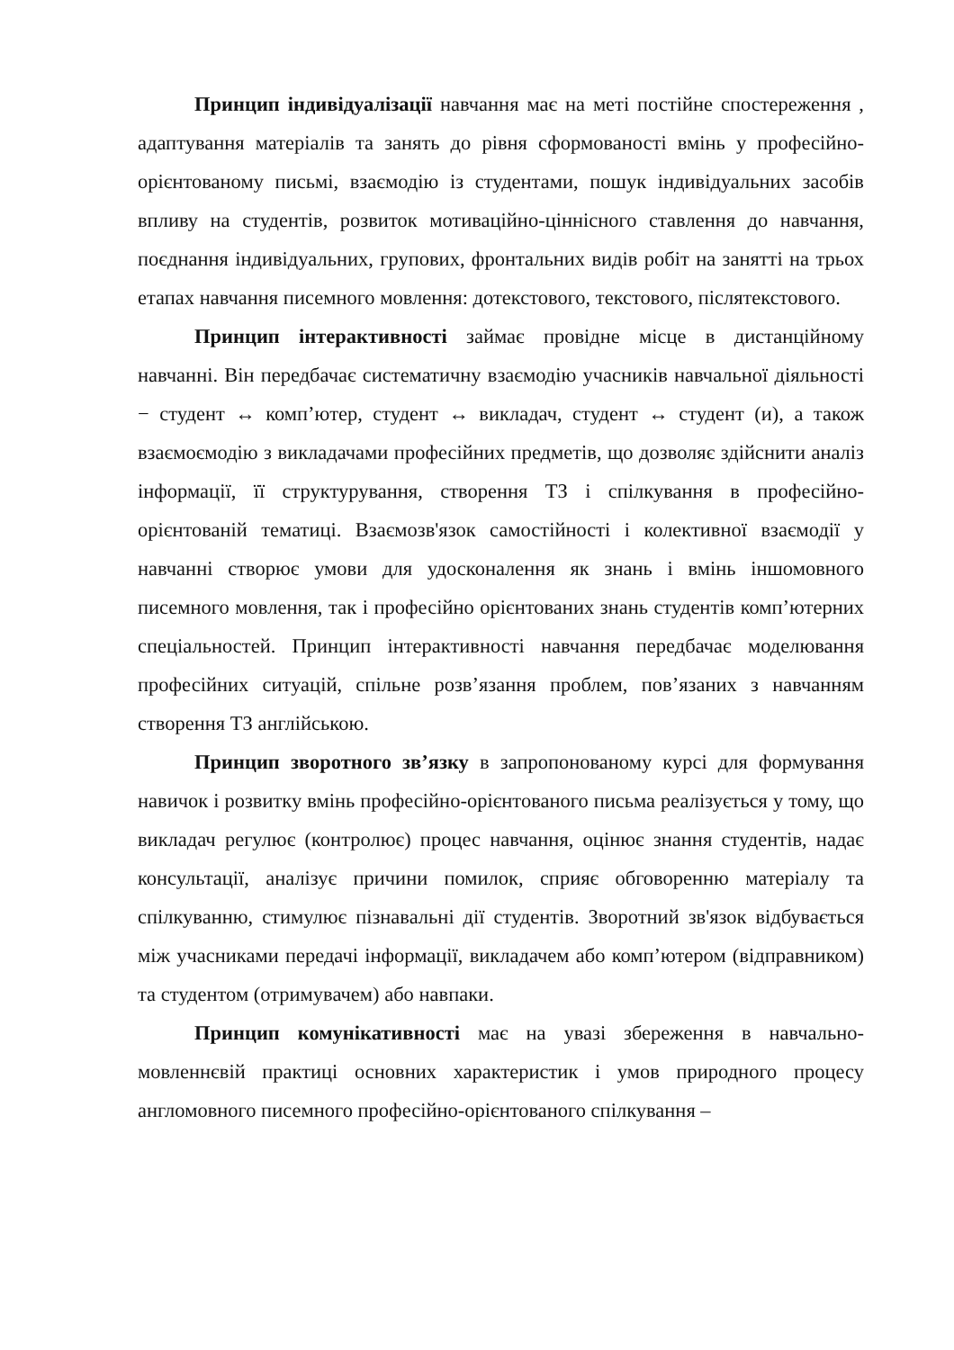Принцип індивідуалізації навчання має на меті постійне спостереження , адаптування матеріалів та занять до рівня сформованості вмінь у професійно-орієнтованому письмі, взаємодію із студентами, пошук індивідуальних засобів впливу на студентів, розвиток мотиваційно-ціннісного ставлення до навчання, поєднання індивідуальних, групових, фронтальних видів робіт на занятті на трьох етапах навчання писемного мовлення: дотекстового, текстового, післятекстового.
Принцип інтерактивності займає провідне місце в дистанційному навчанні. Він передбачає систематичну взаємодію учасників навчальної діяльності − студент ↔ комп’ютер, студент ↔ викладач, студент ↔ студент (и), а також взаємоємодію з викладачами професійних предметів, що дозволяє здійснити аналіз інформації, її структурування, створення ТЗ і спілкування в професійно-орієнтованій тематиці. Взаємозв'язок самостійності і колективної взаємодії у навчанні створює умови для удосконалення як знань і вмінь іншомовного писемного мовлення, так і професійно орієнтованих знань студентів комп’ютерних спеціальностей. Принцип інтерактивності навчання передбачає моделювання професійних ситуацій, спільне розв’язання проблем, пов’язаних з навчанням створення ТЗ англійською.
Принцип зворотного зв’язку в запропонованому курсі для формування навичок і розвитку вмінь професійно-орієнтованого письма реалізується у тому, що викладач регулює (контролює) процес навчання, оцінює знання студентів, надає консультації, аналізує причини помилок, сприяє обговоренню матеріалу та спілкуванню, стимулює пізнавальні дії студентів. Зворотний зв'язок відбувається між учасниками передачі інформації, викладачем або комп’ютером (відправником) та студентом (отримувачем) або навпаки.
Принцип комунікативності має на увазі збереження в навчально-мовленнєвій практиці основних характеристик і умов природного процесу англомовного писемного професійно-орієнтованого спілкування –